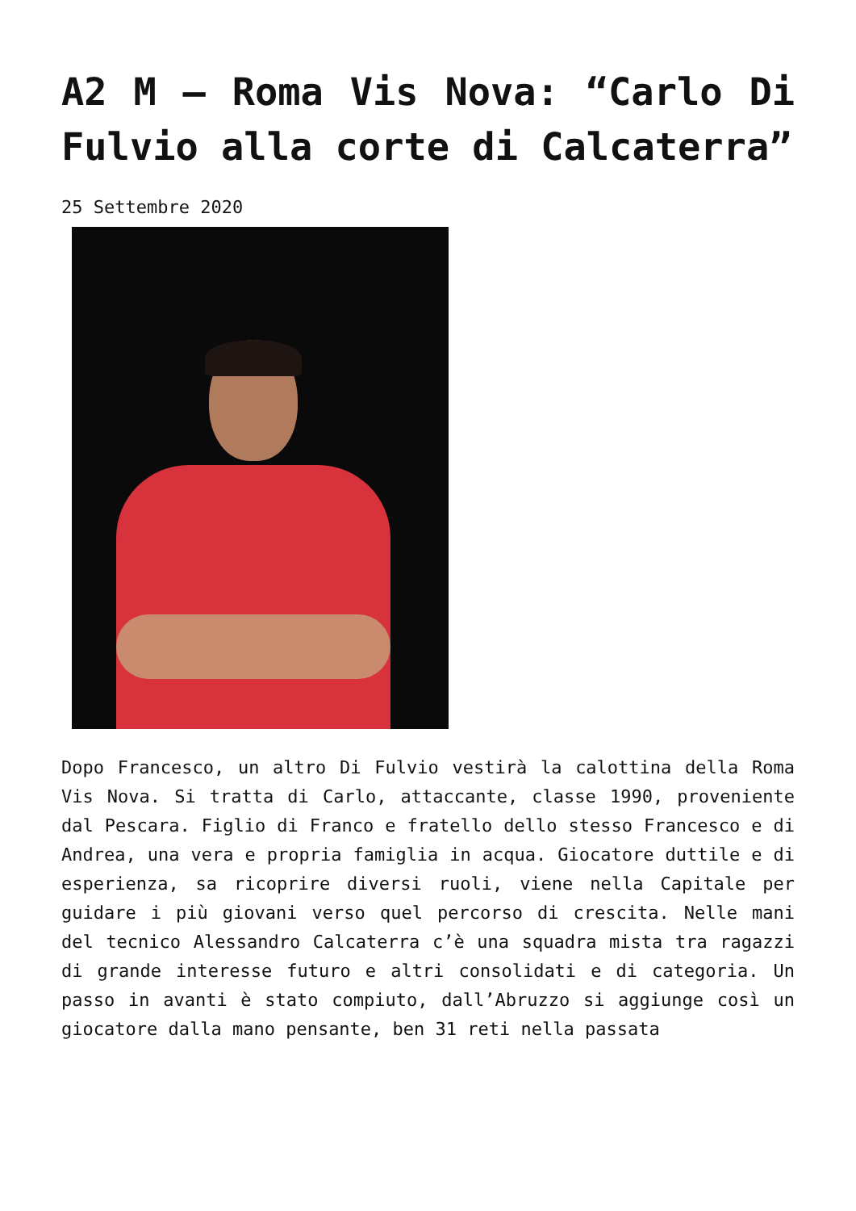A2 M – Roma Vis Nova: “Carlo Di Fulvio alla corte di Calcaterra”
25 Settembre 2020
Dopo Francesco, un altro Di Fulvio vestirà la calottina della Roma Vis Nova. Si tratta di Carlo, attaccante, classe 1990, proveniente dal Pescara. Figlio di Franco e fratello dello stesso Francesco e di Andrea, una vera e propria famiglia in acqua. Giocatore duttile e di esperienza, sa ricoprire diversi ruoli, viene nella Capitale per guidare i più giovani verso quel percorso di crescita. Nelle mani del tecnico Alessandro Calcaterra c’è una squadra mista tra ragazzi di grande interesse futuro e altri consolidati e di categoria. Un passo in avanti è stato compiuto, dall’Abruzzo si aggiunge così un giocatore dalla mano pensante, ben 31 reti nella passata